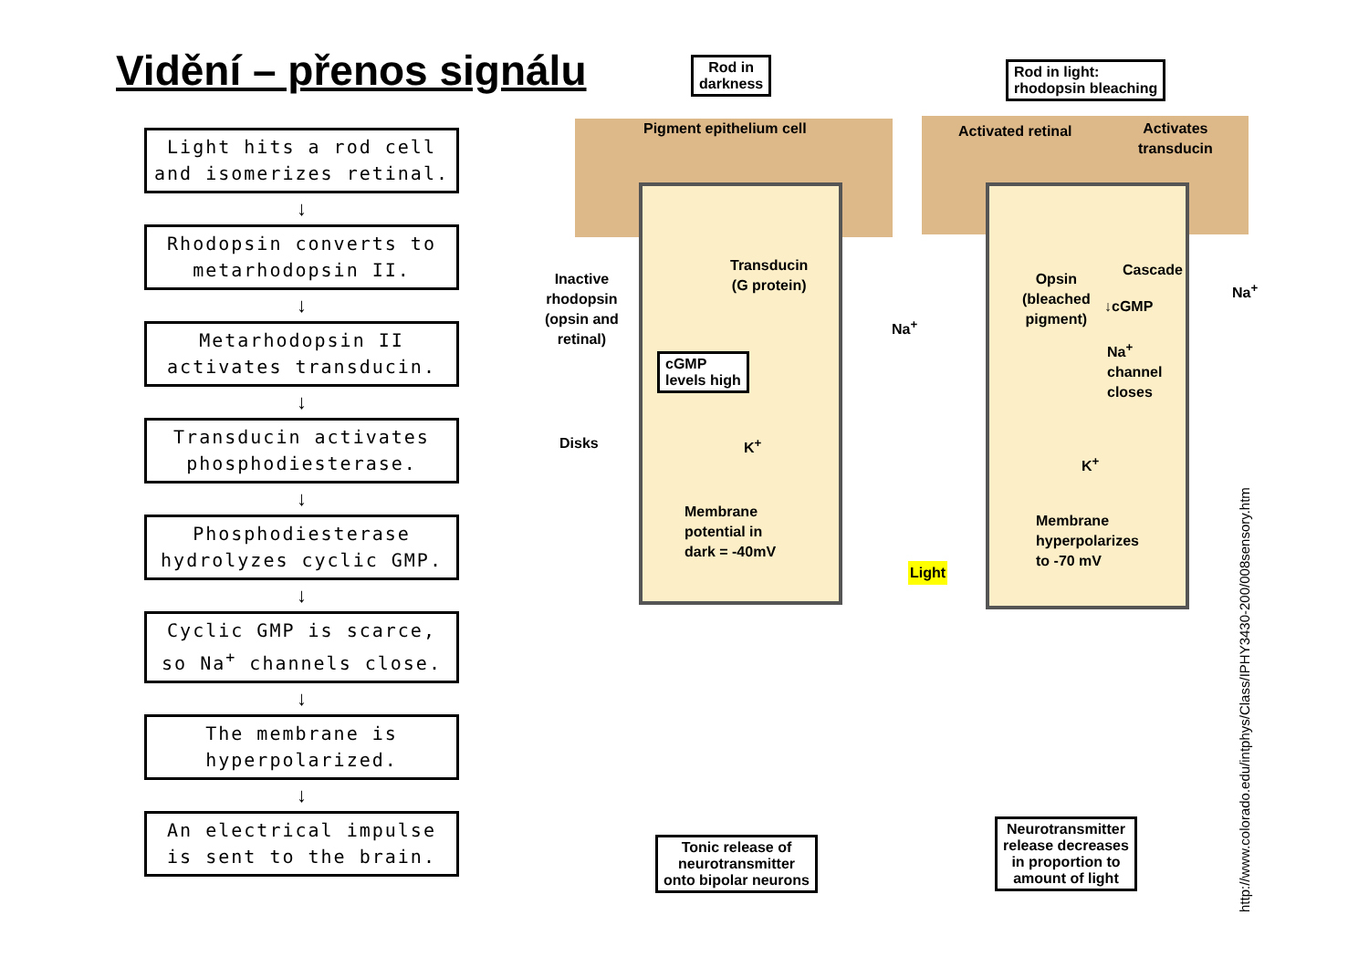Vidění – přenos signálu
Light hits a rod cell
and isomerizes retinal.
↓
Rhodopsin converts to
metarhodopsin II.
↓
Metarhodopsin II
activates transducin.
↓
Transducin activates
phosphodiesterase.
↓
Phosphodiesterase
hydrolyzes cyclic GMP.
↓
Cyclic GMP is scarce,
so Na<sup>+</sup> channels close.
↓
The membrane is
hyperpolarized.
↓
An electrical impulse
is sent to the brain.
Rod in
darkness
Rod in light:
rhodopsin bleaching
Pigment epithelium cell Activated retinal
Activates
transducin
Inactive
rhodopsin
(opsin and
retinal)
Transducin
(G protein)
cGMP
levels high
Na<sup>+</sup>
K<sup>+</sup>
Disks
Membrane
potential in
dark = -40mV
Opsin
(bleached
pigment)
Cascade
↓cGMP
Na<sup>+</sup>
Na<sup>+</sup>
channel
closes
K<sup>+</sup>
Membrane
hyperpolarizes
to -70 mV
Light
Tonic release of
neurotransmitter
onto bipolar neurons
Neurotransmitter
release decreases
in proportion to
amount of light
http://www.colorado.edu/intphys/Class/IPHY3430-200/008sensory.htm